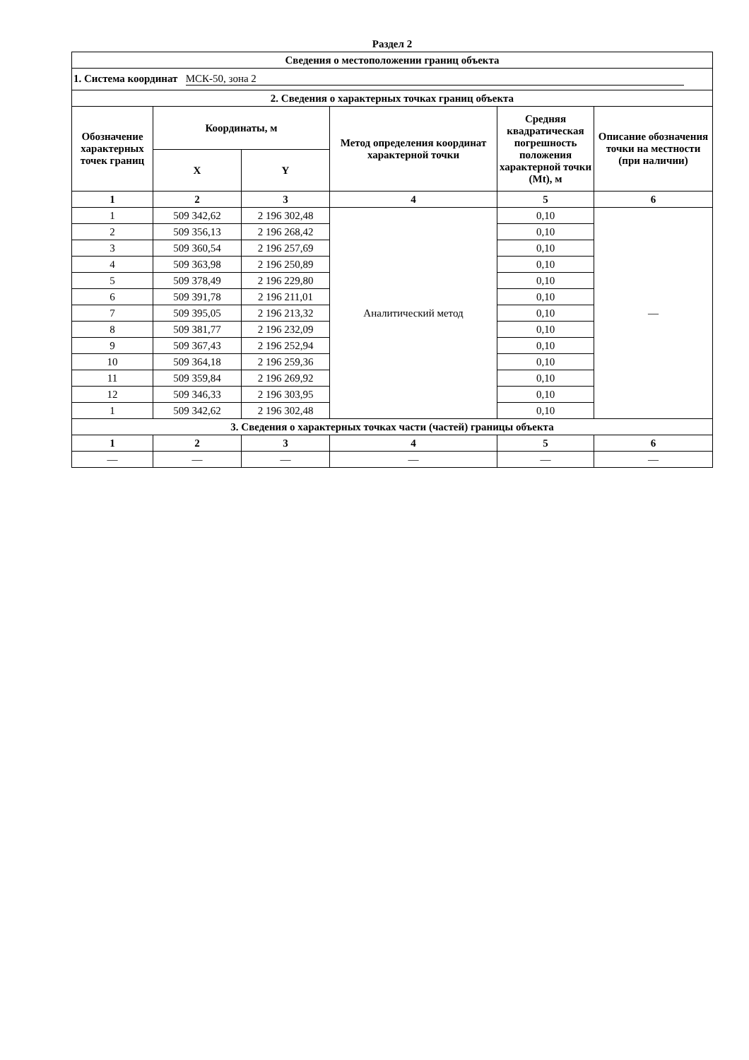Раздел 2
| Сведения о местоположении границ объекта | | | | | |
| --- | --- | --- | --- | --- | --- |
| 1. Система координат МСК-50, зона 2 | | | | | |
| 2. Сведения о характерных точках границ объекта | | | | | |
| Обозначение характерных точек границ | Координаты, м | | Метод определения координат характерной точки | Средняя квадратическая погрешность положения характерной точки (Mt), м | Описание обозначения точки на местности (при наличии) |
| | X | Y | | | |
| 1 | 2 | 3 | 4 | 5 | 6 |
| 1 | 509 342,62 | 2 196 302,48 | Аналитический метод | 0,10 | — |
| 2 | 509 356,13 | 2 196 268,42 | | 0,10 | |
| 3 | 509 360,54 | 2 196 257,69 | | 0,10 | |
| 4 | 509 363,98 | 2 196 250,89 | | 0,10 | |
| 5 | 509 378,49 | 2 196 229,80 | | 0,10 | |
| 6 | 509 391,78 | 2 196 211,01 | | 0,10 | |
| 7 | 509 395,05 | 2 196 213,32 | | 0,10 | |
| 8 | 509 381,77 | 2 196 232,09 | | 0,10 | |
| 9 | 509 367,43 | 2 196 252,94 | | 0,10 | |
| 10 | 509 364,18 | 2 196 259,36 | | 0,10 | |
| 11 | 509 359,84 | 2 196 269,92 | | 0,10 | |
| 12 | 509 346,33 | 2 196 303,95 | | 0,10 | |
| 1 | 509 342,62 | 2 196 302,48 | | 0,10 | |
| 3. Сведения о характерных точках части (частей) границы объекта | | | | | |
| 1 | 2 | 3 | 4 | 5 | 6 |
| — | — | — | — | — | — |